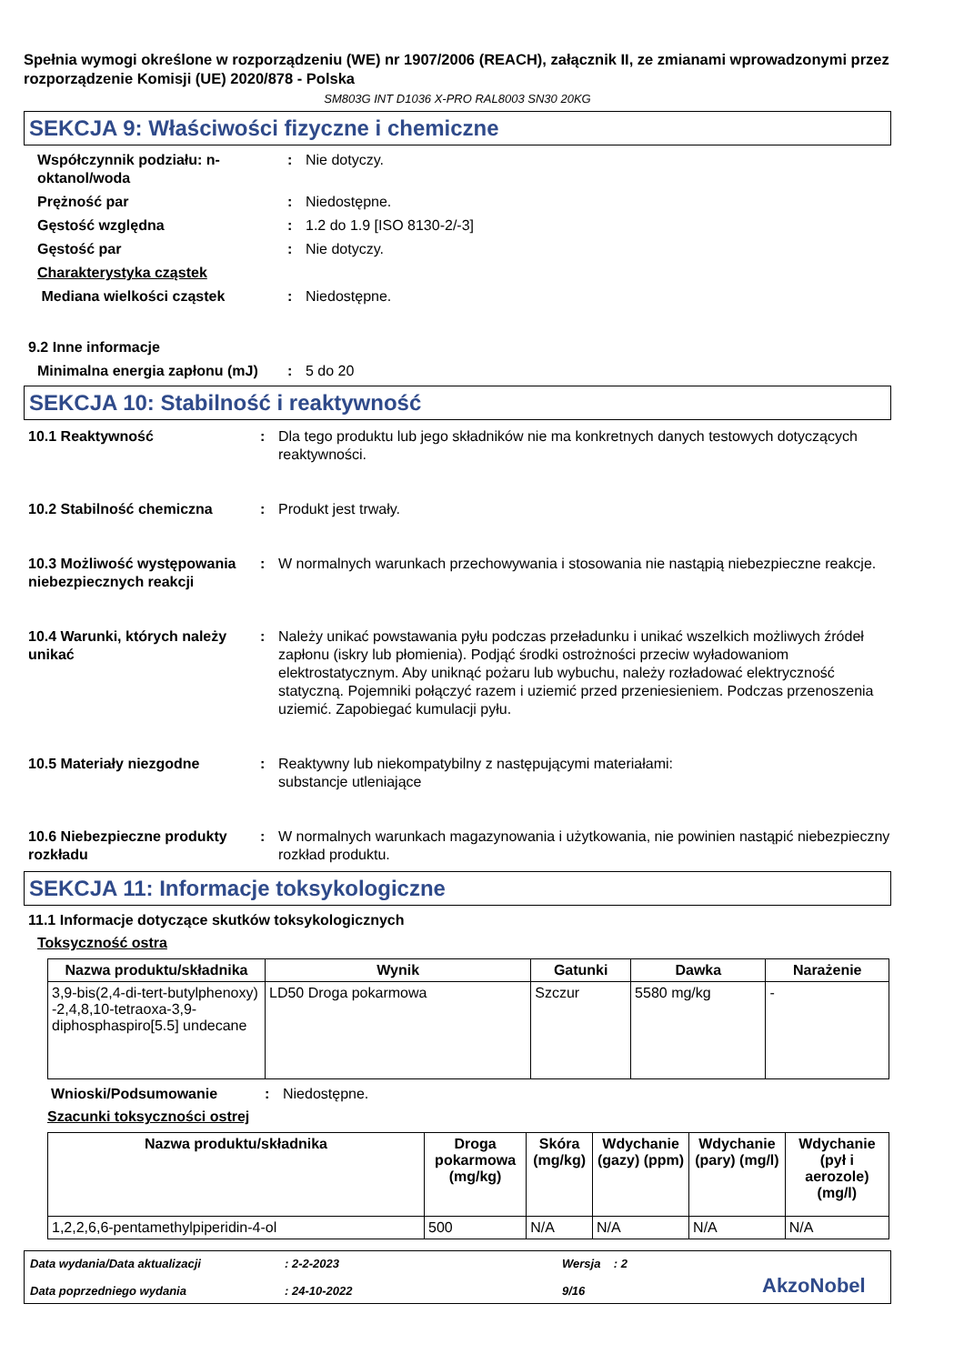Spełnia wymogi określone w rozporządzeniu (WE) nr 1907/2006 (REACH), załącznik II, ze zmianami wprowadzonymi przez rozporządzenie Komisji (UE) 2020/878 - Polska
SM803G INT D1036 X-PRO RAL8003 SN30 20KG
SEKCJA 9: Właściwości fizyczne i chemiczne
Współczynnik podziału: n-oktanol/woda
: Nie dotyczy.
Prężność par : Niedostępne.
Gęstość względna : 1.2 do 1.9 [ISO 8130-2/-3]
Gęstość par : Nie dotyczy.
Charakterystyka cząstek
Mediana wielkości cząstek : Niedostępne.
9.2 Inne informacje
Minimalna energia zapłonu (mJ)
: 5 do 20
SEKCJA 10: Stabilność i reaktywność
10.1 Reaktywność : Dla tego produktu lub jego składników nie ma konkretnych danych testowych dotyczących reaktywności.
10.2 Stabilność chemiczna : Produkt jest trwały.
10.3 Możliwość występowania niebezpiecznych reakcji
: W normalnych warunkach przechowywania i stosowania nie nastąpią niebezpieczne reakcje.
10.4 Warunki, których należy unikać
: Należy unikać powstawania pyłu podczas przeładunku i unikać wszelkich możliwych źródeł zapłonu (iskry lub płomienia). Podjąć środki ostrożności przeciw wyładowaniom elektrostatycznym. Aby uniknąć pożaru lub wybuchu, należy rozładować elektryczność statyczną. Pojemniki połączyć razem i uziemić przed przeniesieniem. Podczas przenoszenia uziemić. Zapobiegać kumulacji pyłu.
10.5 Materiały niezgodne : Reaktywny lub niekompatybilny z następującymi materiałami:
substancje utleniające
10.6 Niebezpieczne produkty rozkładu
: W normalnych warunkach magazynowania i użytkowania, nie powinien nastąpić niebezpieczny rozkład produktu.
SEKCJA 11: Informacje toksykologiczne
11.1 Informacje dotyczące skutków toksykologicznych
Toksyczność ostra
| Nazwa produktu/składnika | Wynik | Gatunki | Dawka | Narażenie |
| --- | --- | --- | --- | --- |
| 3,9-bis(2,4-di-tert-butylphenoxy) -2,4,8,10-tetraoxa-3,9-diphosphaspiro[5.5] undecane | LD50 Droga pokarmowa | Szczur | 5580 mg/kg | - |
Wnioski/Podsumowanie : Niedostępne.
Szacunki toksyczności ostrej
| Nazwa produktu/składnika | Droga pokarmowa (mg/kg) | Skóra (mg/kg) | Wdychanie (gazy) (ppm) | Wdychanie (pary) (mg/l) | Wdychanie (pył i aerozole) (mg/l) |
| --- | --- | --- | --- | --- | --- |
| 1,2,2,6,6-pentamethylpiperidin-4-ol | 500 | N/A | N/A | N/A | N/A |
Data wydania/Data aktualizacji
Data poprzedniego wydania
: 2-2-2023
: 24-10-2022
Wersja : 2
9/16
AkzoNobel